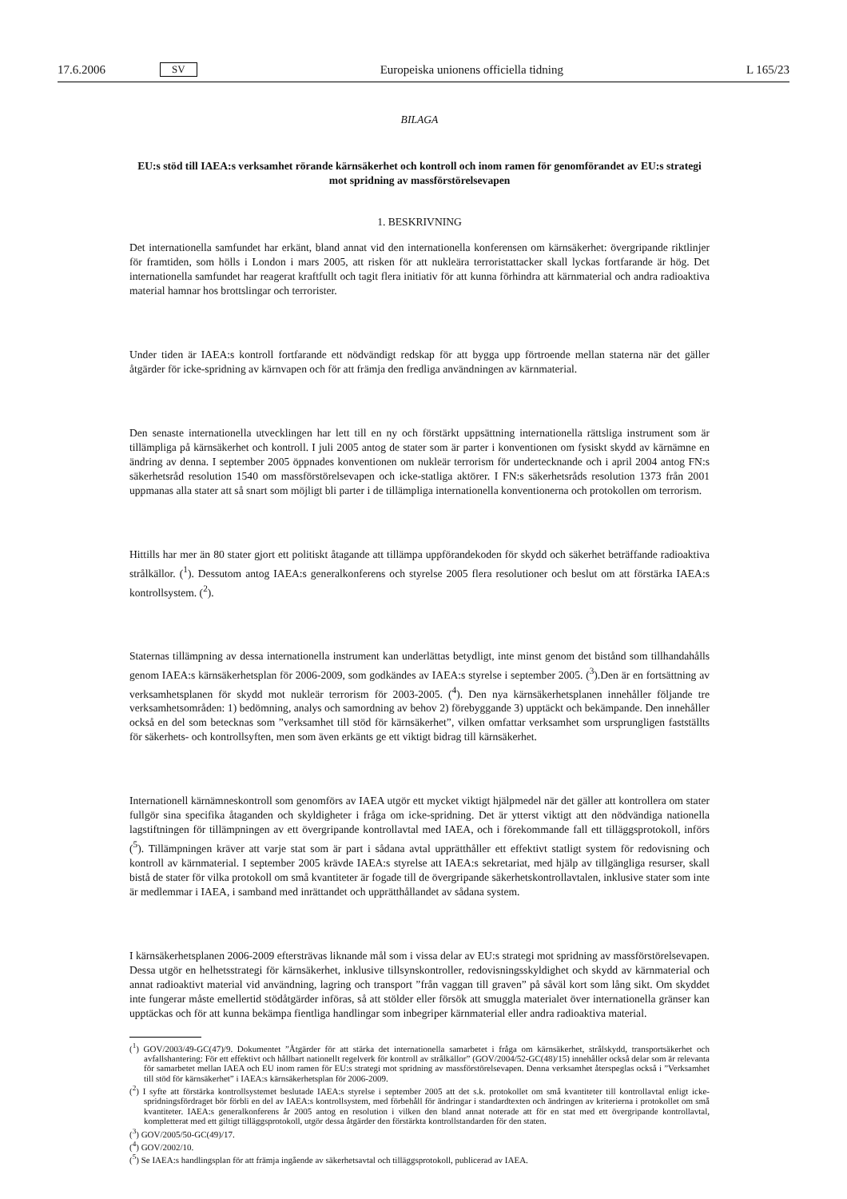17.6.2006 SV Europeiska unionens officiella tidning L 165/23
BILAGA
EU:s stöd till IAEA:s verksamhet rörande kärnsäkerhet och kontroll och inom ramen för genomförandet av EU:s strategi mot spridning av massförstörelsevapen
1. BESKRIVNING
Det internationella samfundet har erkänt, bland annat vid den internationella konferensen om kärnsäkerhet: övergripande riktlinjer för framtiden, som hölls i London i mars 2005, att risken för att nukleära terroristattacker skall lyckas fortfarande är hög. Det internationella samfundet har reagerat kraftfullt och tagit flera initiativ för att kunna förhindra att kärnmaterial och andra radioaktiva material hamnar hos brottslingar och terrorister.
Under tiden är IAEA:s kontroll fortfarande ett nödvändigt redskap för att bygga upp förtroende mellan staterna när det gäller åtgärder för icke-spridning av kärnvapen och för att främja den fredliga användningen av kärnmaterial.
Den senaste internationella utvecklingen har lett till en ny och förstärkt uppsättning internationella rättsliga instrument som är tillämpliga på kärnsäkerhet och kontroll. I juli 2005 antog de stater som är parter i konventionen om fysiskt skydd av kärnämne en ändring av denna. I september 2005 öppnades konventionen om nukleär terrorism för undertecknande och i april 2004 antog FN:s säkerhetsråd resolution 1540 om massförstörelsevapen och icke-statliga aktörer. I FN:s säkerhetsråds resolution 1373 från 2001 uppmanas alla stater att så snart som möjligt bli parter i de tillämpliga internationella konventionerna och protokollen om terrorism.
Hittills har mer än 80 stater gjort ett politiskt åtagande att tillämpa uppförandekoden för skydd och säkerhet beträffande radioaktiva strålkällor. (<sup>1</sup>). Dessutom antog IAEA:s generalkonferens och styrelse 2005 flera resolutioner och beslut om att förstärka IAEA:s kontrollsystem. (<sup>2</sup>).
Staternas tillämpning av dessa internationella instrument kan underlättas betydligt, inte minst genom det bistånd som tillhandahålls genom IAEA:s kärnsäkerhetsplan för 2006-2009, som godkändes av IAEA:s styrelse i september 2005. (<sup>3</sup>).Den är en fortsättning av verksamhetsplanen för skydd mot nukleär terrorism för 2003-2005. (<sup>4</sup>). Den nya kärnsäkerhetsplanen innehåller följande tre verksamhetsområden: 1) bedömning, analys och samordning av behov 2) förebyggande 3) upptäckt och bekämpande. Den innehåller också en del som betecknas som ”verksamhet till stöd för kärnsäkerhet”, vilken omfattar verksamhet som ursprungligen fastställts för säkerhets- och kontrollsyften, men som även erkänts ge ett viktigt bidrag till kärnsäkerhet.
Internationell kärnämneskontroll som genomförs av IAEA utgör ett mycket viktigt hjälpmedel när det gäller att kontrollera om stater fullgör sina specifika åtaganden och skyldigheter i fråga om icke-spridning. Det är ytterst viktigt att den nödvändiga nationella lagstiftningen för tillämpningen av ett övergripande kontrollavtal med IAEA, och i förekommande fall ett tilläggsprotokoll, införs (<sup>5</sup>). Tillämpningen kräver att varje stat som är part i sådana avtal upprätthåller ett effektivt statligt system för redovisning och kontroll av kärnmaterial. I september 2005 krävde IAEA:s styrelse att IAEA:s sekretariat, med hjälp av tillgängliga resurser, skall bistå de stater för vilka protokoll om små kvantiteter är fogade till de övergripande säkerhetskontrollavtalen, inklusive stater som inte är medlemmar i IAEA, i samband med inrättandet och upprätthållandet av sådana system.
I kärnsäkerhetsplanen 2006-2009 eftersträvas liknande mål som i vissa delar av EU:s strategi mot spridning av massförstörelsevapen. Dessa utgör en helhetsstrategi för kärnsäkerhet, inklusive tillsynskontroller, redovisningsskyldighet och skydd av kärnmaterial och annat radioaktivt material vid användning, lagring och transport ”från vaggan till graven” på såväl kort som lång sikt. Om skyddet inte fungerar måste emellertid stödåtgärder införas, så att stölder eller försök att smuggla materialet över internationella gränser kan upptäckas och för att kunna bekämpa fientliga handlingar som inbegriper kärnmaterial eller andra radioaktiva material.
(<sup>1</sup>) GOV/2003/49-GC(47)/9. Dokumentet ”Åtgärder för att stärka det internationella samarbetet i fråga om kärnsäkerhet, strålskydd, transportsäkerhet och avfallshantering: För ett effektivt och hållbart nationellt regelverk för kontroll av strålkällor” (GOV/2004/52-GC(48)/15) innehåller också delar som är relevanta för samarbetet mellan IAEA och EU inom ramen för EU:s strategi mot spridning av massförstörelsevapen. Denna verksamhet återspeglas också i ”Verksamhet till stöd för kärnsäkerhet” i IAEA:s kärnsäkerhetsplan för 2006-2009.
(<sup>2</sup>) I syfte att förstärka kontrollsystemet beslutade IAEA:s styrelse i september 2005 att det s.k. protokollet om små kvantiteter till kontrollavtal enligt icke-spridningsfördraget bör förbli en del av IAEA:s kontrollsystem, med förbehåll för ändringar i standardtexten och ändringen av kriterierna i protokollet om små kvantiteter. IAEA:s generalkonferens år 2005 antog en resolution i vilken den bland annat noterade att för en stat med ett övergripande kontrollavtal, kompletterat med ett giltigt tilläggsprotokoll, utgör dessa åtgärder den förstärkta kontrollstandarden för den staten.
(<sup>3</sup>) GOV/2005/50-GC(49)/17.
(<sup>4</sup>) GOV/2002/10.
(<sup>5</sup>) Se IAEA:s handlingsplan för att främja ingående av säkerhetsavtal och tilläggsprotokoll, publicerad av IAEA.